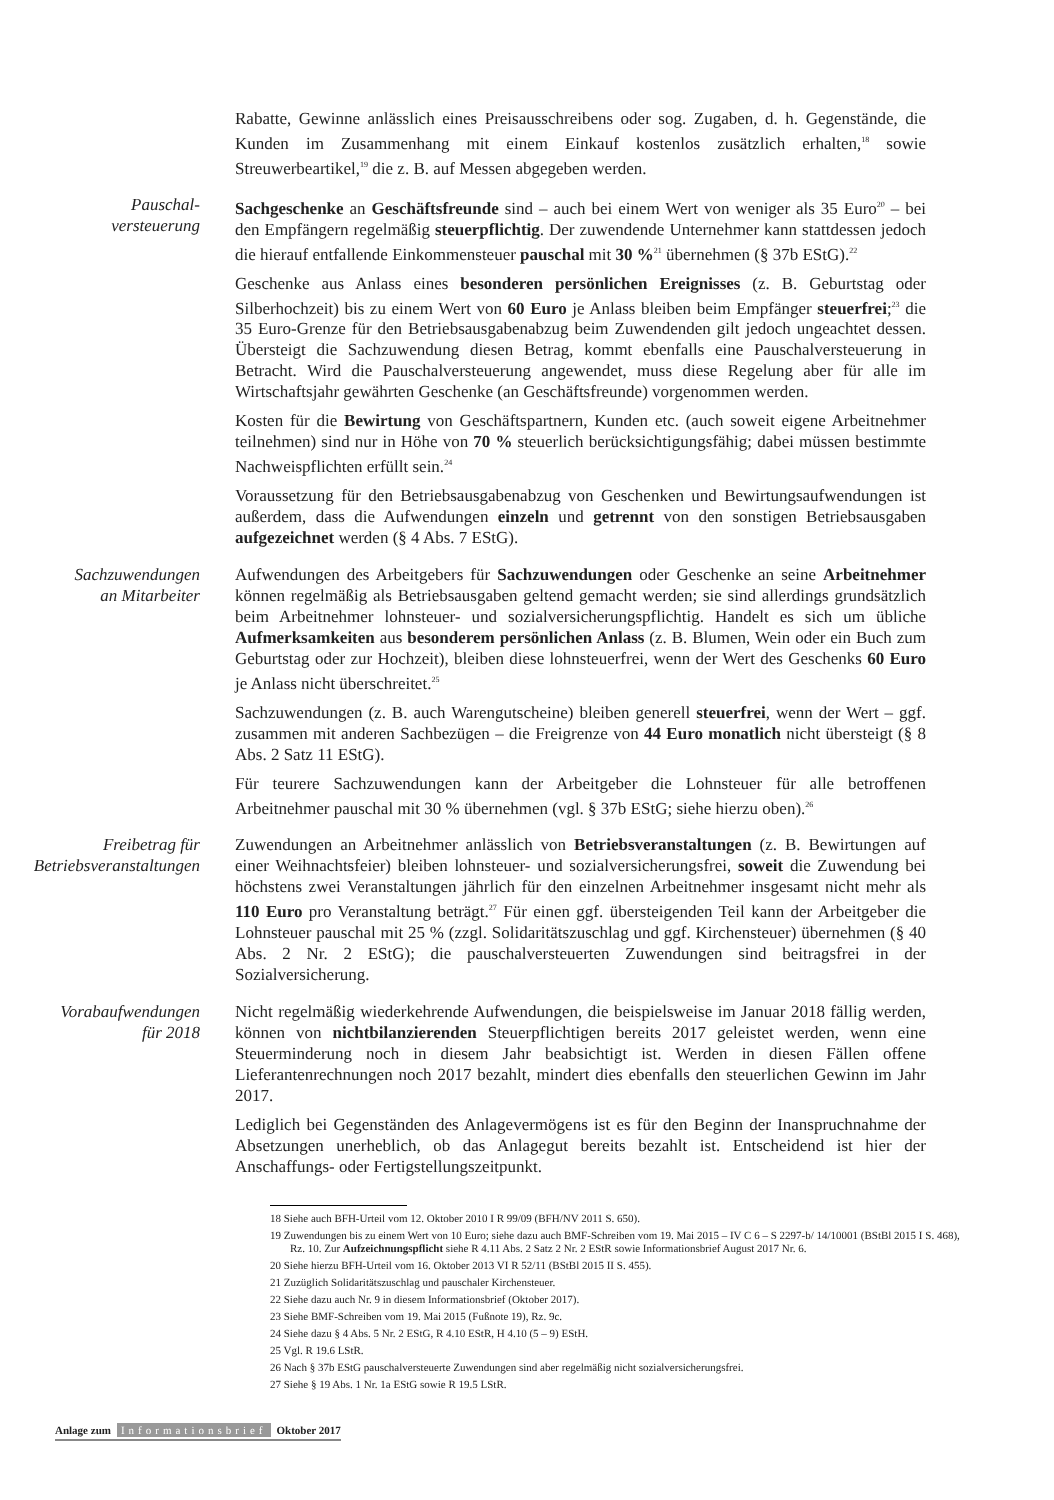Rabatte, Gewinne anlässlich eines Preisausschreibens oder sog. Zugaben, d. h. Gegenstände, die Kunden im Zusammenhang mit einem Einkauf kostenlos zusätzlich erhalten,<sup>18</sup> sowie Streuwerbeartikel,<sup>19</sup> die z. B. auf Messen abgegeben werden.
Pauschal-
versteuerung
Sachgeschenke an Geschäftsfreunde sind – auch bei einem Wert von weniger als 35 Euro<sup>20</sup> – bei den Empfängern regelmäßig steuerpflichtig. Der zuwendende Unternehmer kann stattdessen jedoch die hierauf entfallende Einkommensteuer pauschal mit 30 %<sup>21</sup> übernehmen (§ 37b EStG).<sup>22</sup>
Geschenke aus Anlass eines besonderen persönlichen Ereignisses (z. B. Geburtstag oder Silberhochzeit) bis zu einem Wert von 60 Euro je Anlass bleiben beim Empfänger steuerfrei;<sup>23</sup> die 35 Euro-Grenze für den Betriebsausgabenabzug beim Zuwendenden gilt jedoch ungeachtet dessen. Übersteigt die Sachzuwendung diesen Betrag, kommt ebenfalls eine Pauschalversteuerung in Betracht. Wird die Pauschalversteuerung angewendet, muss diese Regelung aber für alle im Wirtschaftsjahr gewährten Geschenke (an Geschäftsfreunde) vorgenommen werden.
Kosten für die Bewirtung von Geschäftspartnern, Kunden etc. (auch soweit eigene Arbeitnehmer teilnehmen) sind nur in Höhe von 70 % steuerlich berücksichtigungsfähig; dabei müssen bestimmte Nachweispflichten erfüllt sein.<sup>24</sup>
Voraussetzung für den Betriebsausgabenabzug von Geschenken und Bewirtungsaufwendungen ist außerdem, dass die Aufwendungen einzeln und getrennt von den sonstigen Betriebsausgaben aufgezeichnet werden (§ 4 Abs. 7 EStG).
Sachzuwendungen
an Mitarbeiter
Aufwendungen des Arbeitgebers für Sachzuwendungen oder Geschenke an seine Arbeitnehmer können regelmäßig als Betriebsausgaben geltend gemacht werden; sie sind allerdings grundsätzlich beim Arbeitnehmer lohnsteuer- und sozialversicherungspflichtig. Handelt es sich um übliche Aufmerksamkeiten aus besonderem persönlichen Anlass (z. B. Blumen, Wein oder ein Buch zum Geburtstag oder zur Hochzeit), bleiben diese lohnsteuerfrei, wenn der Wert des Geschenks 60 Euro je Anlass nicht überschreitet.<sup>25</sup>
Sachzuwendungen (z. B. auch Warengutscheine) bleiben generell steuerfrei, wenn der Wert – ggf. zusammen mit anderen Sachbezügen – die Freigrenze von 44 Euro monatlich nicht übersteigt (§ 8 Abs. 2 Satz 11 EStG).
Für teurere Sachzuwendungen kann der Arbeitgeber die Lohnsteuer für alle betroffenen Arbeitnehmer pauschal mit 30 % übernehmen (vgl. § 37b EStG; siehe hierzu oben).<sup>26</sup>
Freibetrag für
Betriebsveranstaltungen
Zuwendungen an Arbeitnehmer anlässlich von Betriebsveranstaltungen (z. B. Bewirtungen auf einer Weihnachtsfeier) bleiben lohnsteuer- und sozialversicherungsfrei, soweit die Zuwendung bei höchstens zwei Veranstaltungen jährlich für den einzelnen Arbeitnehmer insgesamt nicht mehr als 110 Euro pro Veranstaltung beträgt.<sup>27</sup> Für einen ggf. übersteigenden Teil kann der Arbeitgeber die Lohnsteuer pauschal mit 25 % (zzgl. Solidaritätszuschlag und ggf. Kirchensteuer) übernehmen (§ 40 Abs. 2 Nr. 2 EStG); die pauschalversteuerten Zuwendungen sind beitragsfrei in der Sozialversicherung.
Vorabaufwendungen
für 2018
Nicht regelmäßig wiederkehrende Aufwendungen, die beispielsweise im Januar 2018 fällig werden, können von nichtbilanzierenden Steuerpflichtigen bereits 2017 geleistet werden, wenn eine Steuerminderung noch in diesem Jahr beabsichtigt ist. Werden in diesen Fällen offene Lieferantenrechnungen noch 2017 bezahlt, mindert dies ebenfalls den steuerlichen Gewinn im Jahr 2017.
Lediglich bei Gegenständen des Anlagevermögens ist es für den Beginn der Inanspruchnahme der Absetzungen unerheblich, ob das Anlagegut bereits bezahlt ist. Entscheidend ist hier der Anschaffungs- oder Fertigstellungszeitpunkt.
18 Siehe auch BFH-Urteil vom 12. Oktober 2010 I R 99/09 (BFH/NV 2011 S. 650).
19 Zuwendungen bis zu einem Wert von 10 Euro; siehe dazu auch BMF-Schreiben vom 19. Mai 2015 – IV C 6 – S 2297-b/ 14/10001 (BStBl 2015 I S. 468), Rz. 10. Zur Aufzeichnungspflicht siehe R 4.11 Abs. 2 Satz 2 Nr. 2 EStR sowie Informationsbrief August 2017 Nr. 6.
20 Siehe hierzu BFH-Urteil vom 16. Oktober 2013 VI R 52/11 (BStBl 2015 II S. 455).
21 Zuzüglich Solidaritätszuschlag und pauschaler Kirchensteuer.
22 Siehe dazu auch Nr. 9 in diesem Informationsbrief (Oktober 2017).
23 Siehe BMF-Schreiben vom 19. Mai 2015 (Fußnote 19), Rz. 9c.
24 Siehe dazu § 4 Abs. 5 Nr. 2 EStG, R 4.10 EStR, H 4.10 (5 – 9) EStH.
25 Vgl. R 19.6 LStR.
26 Nach § 37b EStG pauschalversteuerte Zuwendungen sind aber regelmäßig nicht sozialversicherungsfrei.
27 Siehe § 19 Abs. 1 Nr. 1a EStG sowie R 19.5 LStR.
Anlage zum Informationsbrief Oktober 2017